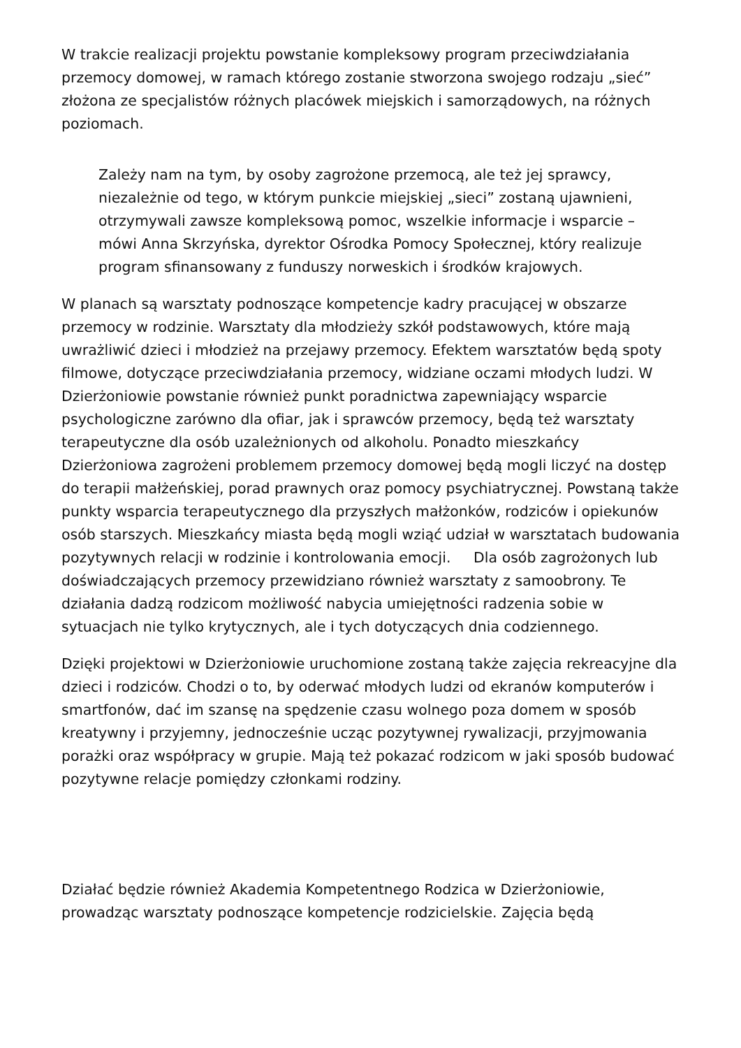W trakcie realizacji projektu powstanie kompleksowy program przeciwdziałania przemocy domowej, w ramach którego zostanie stworzona swojego rodzaju „sieć” złożona ze specjalistów różnych placówek miejskich i samorządowych, na różnych poziomach.
Zależy nam na tym, by osoby zagrożone przemocą, ale też jej sprawcy, niezależnie od tego, w którym punkcie miejskiej „sieci” zostaną ujawnieni, otrzymywali zawsze kompleksową pomoc, wszelkie informacje i wsparcie – mówi Anna Skrzyńska, dyrektor Ośrodka Pomocy Społecznej, który realizuje program sfinansowany z funduszy norweskich i środków krajowych.
W planach są warsztaty podnoszące kompetencje kadry pracującej w obszarze przemocy w rodzinie. Warsztaty dla młodzieży szkół podstawowych, które mają uwrażliwić dzieci i młodzież na przejawy przemocy. Efektem warsztatów będą spoty filmowe, dotyczące przeciwdziałania przemocy, widziane oczami młodych ludzi. W Dzierżoniowie powstanie również punkt poradnictwa zapewniający wsparcie psychologiczne zarówno dla ofiar, jak i sprawców przemocy, będą też warsztaty terapeutyczne dla osób uzależnionych od alkoholu. Ponadto mieszkańcy Dzierżoniowa zagrożeni problemem przemocy domowej będą mogli liczyć na dostęp do terapii małżeńskiej, porad prawnych oraz pomocy psychiatrycznej. Powstaną także punkty wsparcia terapeutycznego dla przyszłych małżonków, rodziców i opiekunów osób starszych. Mieszkańcy miasta będą mogli wziąć udział w warsztatach budowania pozytywnych relacji w rodzinie i kontrolowania emocji. Dla osób zagrożonych lub doświadczających przemocy przewidziano również warsztaty z samoobrony. Te działania dadzą rodzicom możliwość nabycia umiejętności radzenia sobie w sytuacjach nie tylko krytycznych, ale i tych dotyczących dnia codziennego.
Dzięki projektowi w Dzierżoniowie uruchomione zostaną także zajęcia rekreacyjne dla dzieci i rodziców. Chodzi o to, by oderwać młodych ludzi od ekranów komputerów i smartfonów, dać im szansę na spędzenie czasu wolnego poza domem w sposób kreatywny i przyjemny, jednocześnie ucząc pozytywnej rywalizacji, przyjmowania porażki oraz współpracy w grupie. Mają też pokazać rodzicom w jaki sposób budować pozytywne relacje pomiędzy członkami rodziny.
Działać będzie również Akademia Kompetentnego Rodzica w Dzierżoniowie, prowadząc warsztaty podnoszące kompetencje rodzicielskie. Zajęcia będą